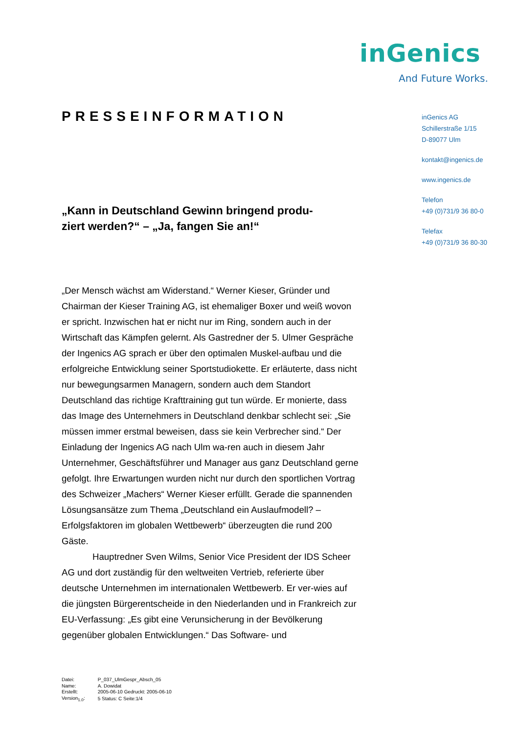inGenics
And Future Works.
PRESSEINFORMATION
„Kann in Deutschland Gewinn bringend produ-
ziert werden?“ – „Ja, fangen Sie an!“
„Der Mensch wächst am Widerstand.“ Werner Kieser, Gründer und Chairman der Kieser Training AG, ist ehemaliger Boxer und weiß wovon er spricht. Inzwischen hat er nicht nur im Ring, sondern auch in der Wirtschaft das Kämpfen gelernt. Als Gastredner der 5. Ulmer Gespräche der Ingenics AG sprach er über den optimalen Muskel-aufbau und die erfolgreiche Entwicklung seiner Sportstudiokette. Er erläuterte, dass nicht nur bewegungsarmen Managern, sondern auch dem Standort Deutschland das richtige Krafttraining gut tun würde. Er monierte, dass das Image des Unternehmers in Deutschland denkbar schlecht sei: „Sie müssen immer erstmal beweisen, dass sie kein Verbrecher sind.“ Der Einladung der Ingenics AG nach Ulm wa-ren auch in diesem Jahr Unternehmer, Geschäftsführer und Manager aus ganz Deutschland gerne gefolgt. Ihre Erwartungen wurden nicht nur durch den sportlichen Vortrag des Schweizer „Machers“ Werner Kieser erfüllt. Gerade die spannenden Lösungsansätze zum Thema „Deutschland ein Auslaufmodell? – Erfolgsfaktoren im globalen Wettbewerb“ überzeugten die rund 200 Gäste.
Hauptredner Sven Wilms, Senior Vice President der IDS Scheer AG und dort zuständig für den weltweiten Vertrieb, referierte über deutsche Unternehmen im internationalen Wettbewerb. Er ver-wies auf die jüngsten Bürgerentscheide in den Niederlanden und in Frankreich zur EU-Verfassung: „Es gibt eine Verunsicherung in der Bevölkerung gegenüber globalen Entwicklungen.“ Das Software- und
inGenics AG
Schillerstraße 1/15
D-89077 Ulm
kontakt@ingenics.de
www.ingenics.de
Telefon
+49 (0)731/9 36 80-0
Telefax
+49 (0)731/9 36 80-30
| Datei: | P_037_UlmGespr_Absch_05 |
| Name: | A. Dowidat |
| Erstellt: | 2005-06-10 Gedruckt: 2005-06-10 |
| Version<sub>1.0</sub>: | 5 Status: C Seite:1/4 |